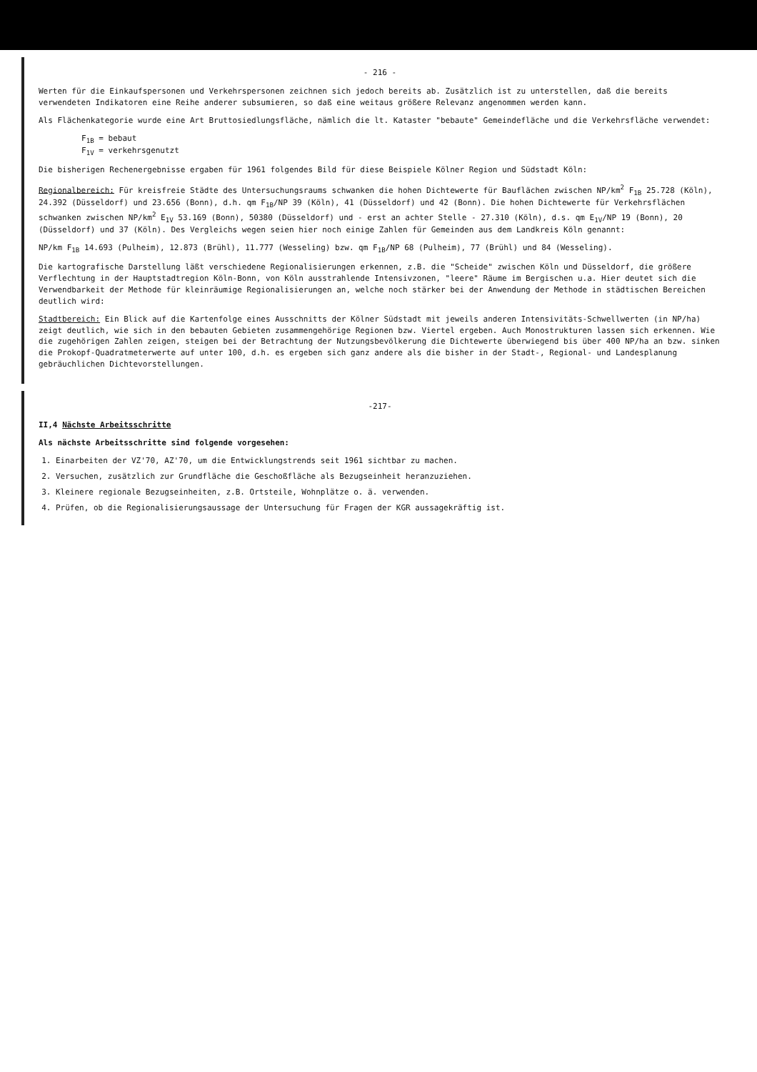- 216 -
Werten für die Einkaufspersonen und Verkehrspersonen zeichnen sich jedoch bereits ab. Zusätzlich ist zu unterstellen, daß die bereits verwendeten Indikatoren eine Reihe anderer subsumieren, so daß eine weitaus größere Relevanz angenommen werden kann.
Als Flächenkategorie wurde eine Art Bruttosiedlungsfläche, nämlich die lt. Kataster "bebaute" Gemeindefläche und die Verkehrsfläche verwendet:
F<sub>1B</sub> = bebaut
F<sub>1V</sub> = verkehrsgenutzt
Die bisherigen Rechenergebnisse ergaben für 1961 folgendes Bild für diese Beispiele Kölner Region und Südstadt Köln:
Regionalbereich: Für kreisfreie Städte des Untersuchungsraums schwanken die hohen Dichtewerte für Bauflächen zwischen NP/km<sup>2</sup> F<sub>1B</sub> 25.728 (Köln), 24.392 (Düsseldorf) und 23.656 (Bonn), d.h. qm F<sub>1B</sub>/NP 39 (Köln), 41 (Düsseldorf) und 42 (Bonn). Die hohen Dichtewerte für Verkehrsflächen schwanken zwischen NP/km<sup>2</sup> E<sub>1V</sub> 53.169 (Bonn), 50380 (Düsseldorf) und - erst an achter Stelle - 27.310 (Köln), d.s. qm E<sub>1V</sub>/NP 19 (Bonn), 20 (Düsseldorf) und 37 (Köln). Des Vergleichs wegen seien hier noch einige Zahlen für Gemeinden aus dem Landkreis Köln genannt:
NP/km F<sub>1B</sub> 14.693 (Pulheim), 12.873 (Brühl), 11.777 (Wesseling) bzw. qm F<sub>1B</sub>/NP 68 (Pulheim), 77 (Brühl) und 84 (Wesseling).
Die kartografische Darstellung läßt verschiedene Regionalisierungen erkennen, z.B. die "Scheide" zwischen Köln und Düsseldorf, die größere Verflechtung in der Hauptstadtregion Köln-Bonn, von Köln ausstrahlende Intensivzonen, "leere" Räume im Bergischen u.a. Hier deutet sich die Verwendbarkeit der Methode für kleinräumige Regionalisierungen an, welche noch stärker bei der Anwendung der Methode in städtischen Bereichen deutlich wird:
Stadtbereich: Ein Blick auf die Kartenfolge eines Ausschnitts der Kölner Südstadt mit jeweils anderen Intensivitäts-Schwellwerten (in NP/ha) zeigt deutlich, wie sich in den bebauten Gebieten zusammengehörige Regionen bzw. Viertel ergeben. Auch Monostrukturen lassen sich erkennen. Wie die zugehörigen Zahlen zeigen, steigen bei der Betrachtung der Nutzungsbevölkerung die Dichtewerte überwiegend bis über 400 NP/ha an bzw. sinken die Prokopf-Quadratmeterwerte auf unter 100, d.h. es ergeben sich ganz andere als die bisher in der Stadt-, Regional- und Landesplanung gebräuchlichen Dichtevorstellungen.
-217-
II,4 Nächste Arbeitsschritte
Als nächste Arbeitsschritte sind folgende vorgesehen:
1. Einarbeiten der VZ'70, AZ'70, um die Entwicklungstrends seit 1961 sichtbar zu machen.
2. Versuchen, zusätzlich zur Grundfläche die Geschoßfläche als Bezugseinheit heranzuziehen.
3. Kleinere regionale Bezugseinheiten, z.B. Ortsteile, Wohnplätze o. ä. verwenden.
4. Prüfen, ob die Regionalisierungsaussage der Untersuchung für Fragen der KGR aussagekräftig ist.